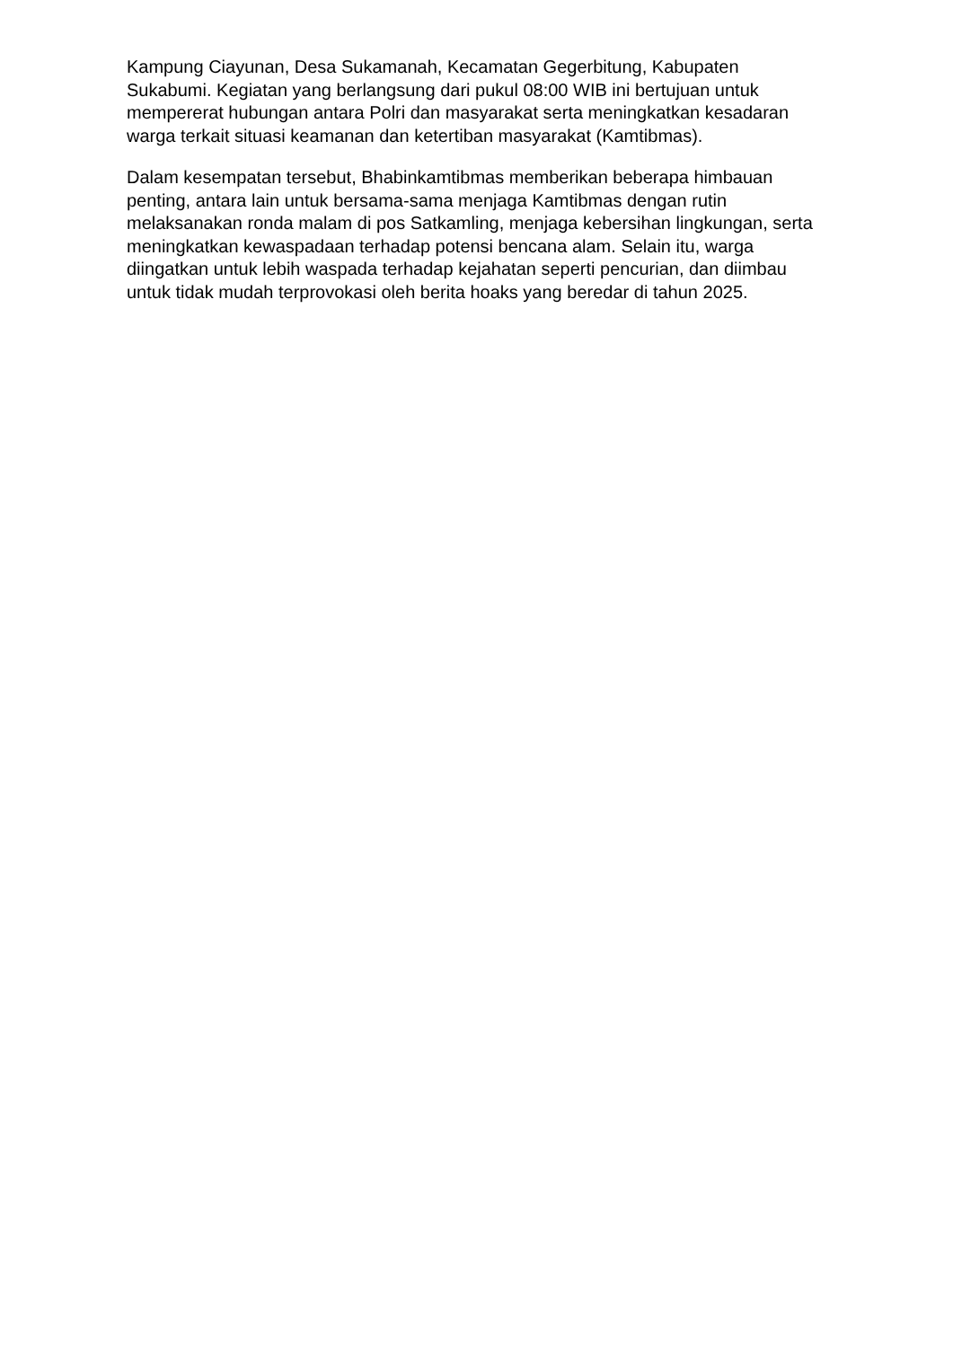Kampung Ciayunan, Desa Sukamanah, Kecamatan Gegerbitung, Kabupaten Sukabumi. Kegiatan yang berlangsung dari pukul 08:00 WIB ini bertujuan untuk mempererat hubungan antara Polri dan masyarakat serta meningkatkan kesadaran warga terkait situasi keamanan dan ketertiban masyarakat (Kamtibmas).
Dalam kesempatan tersebut, Bhabinkamtibmas memberikan beberapa himbauan penting, antara lain untuk bersama-sama menjaga Kamtibmas dengan rutin melaksanakan ronda malam di pos Satkamling, menjaga kebersihan lingkungan, serta meningkatkan kewaspadaan terhadap potensi bencana alam. Selain itu, warga diingatkan untuk lebih waspada terhadap kejahatan seperti pencurian, dan diimbau untuk tidak mudah terprovokasi oleh berita hoaks yang beredar di tahun 2025.